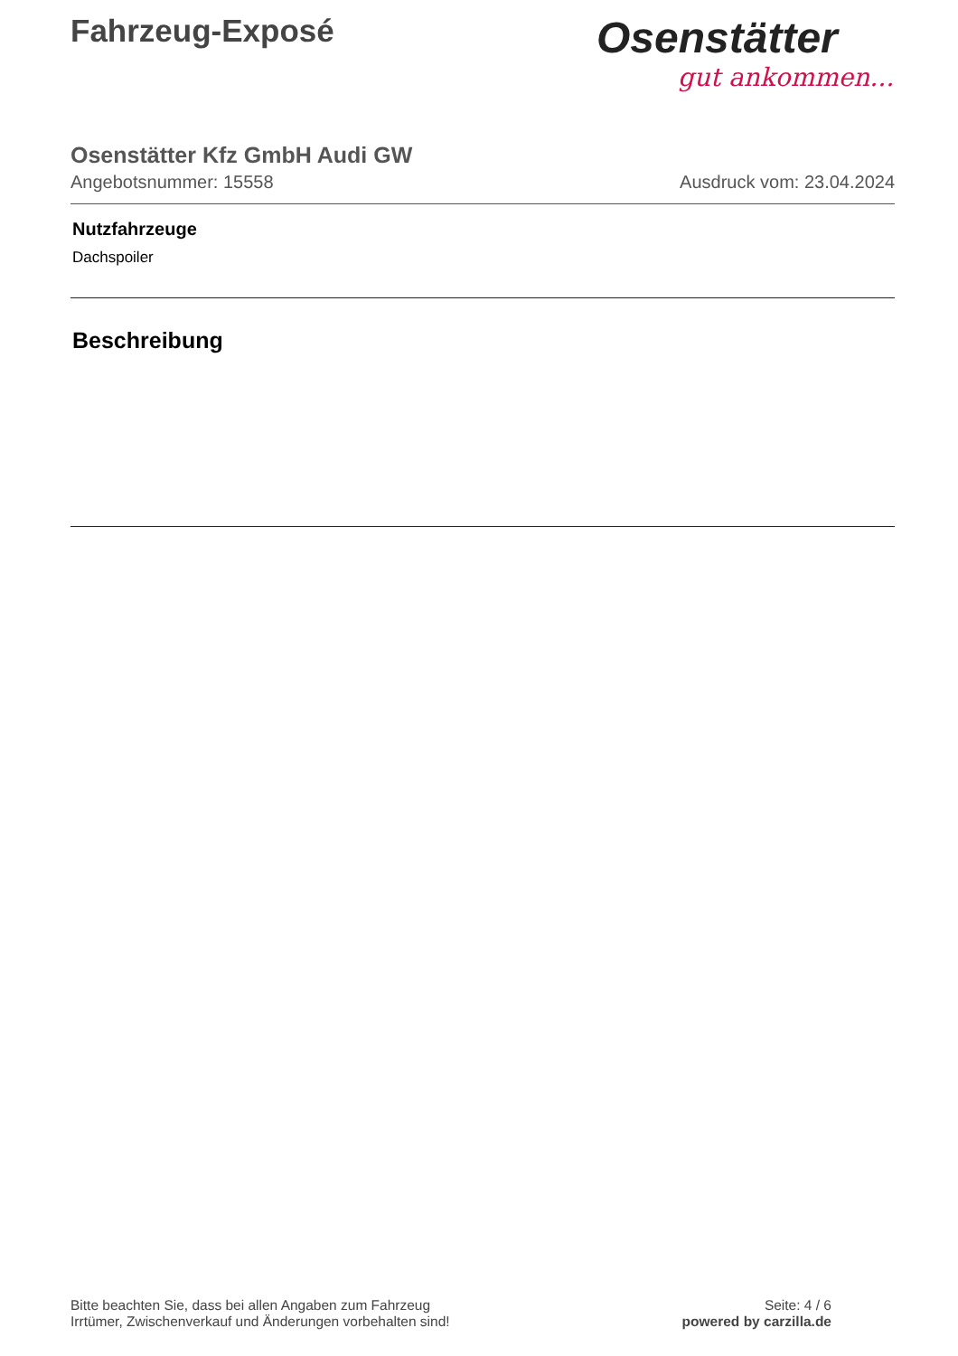Fahrzeug-Exposé
Osenstätter
gut ankommen...
Osenstätter Kfz GmbH Audi GW
Angebotsnummer: 15558 Ausdruck vom: 23.04.2024
Nutzfahrzeuge
Dachspoiler
Beschreibung
Bitte beachten Sie, dass bei allen Angaben zum Fahrzeug
Irrtümer, Zwischenverkauf und Änderungen vorbehalten sind!
Seite: 4 / 6
powered by carzilla.de